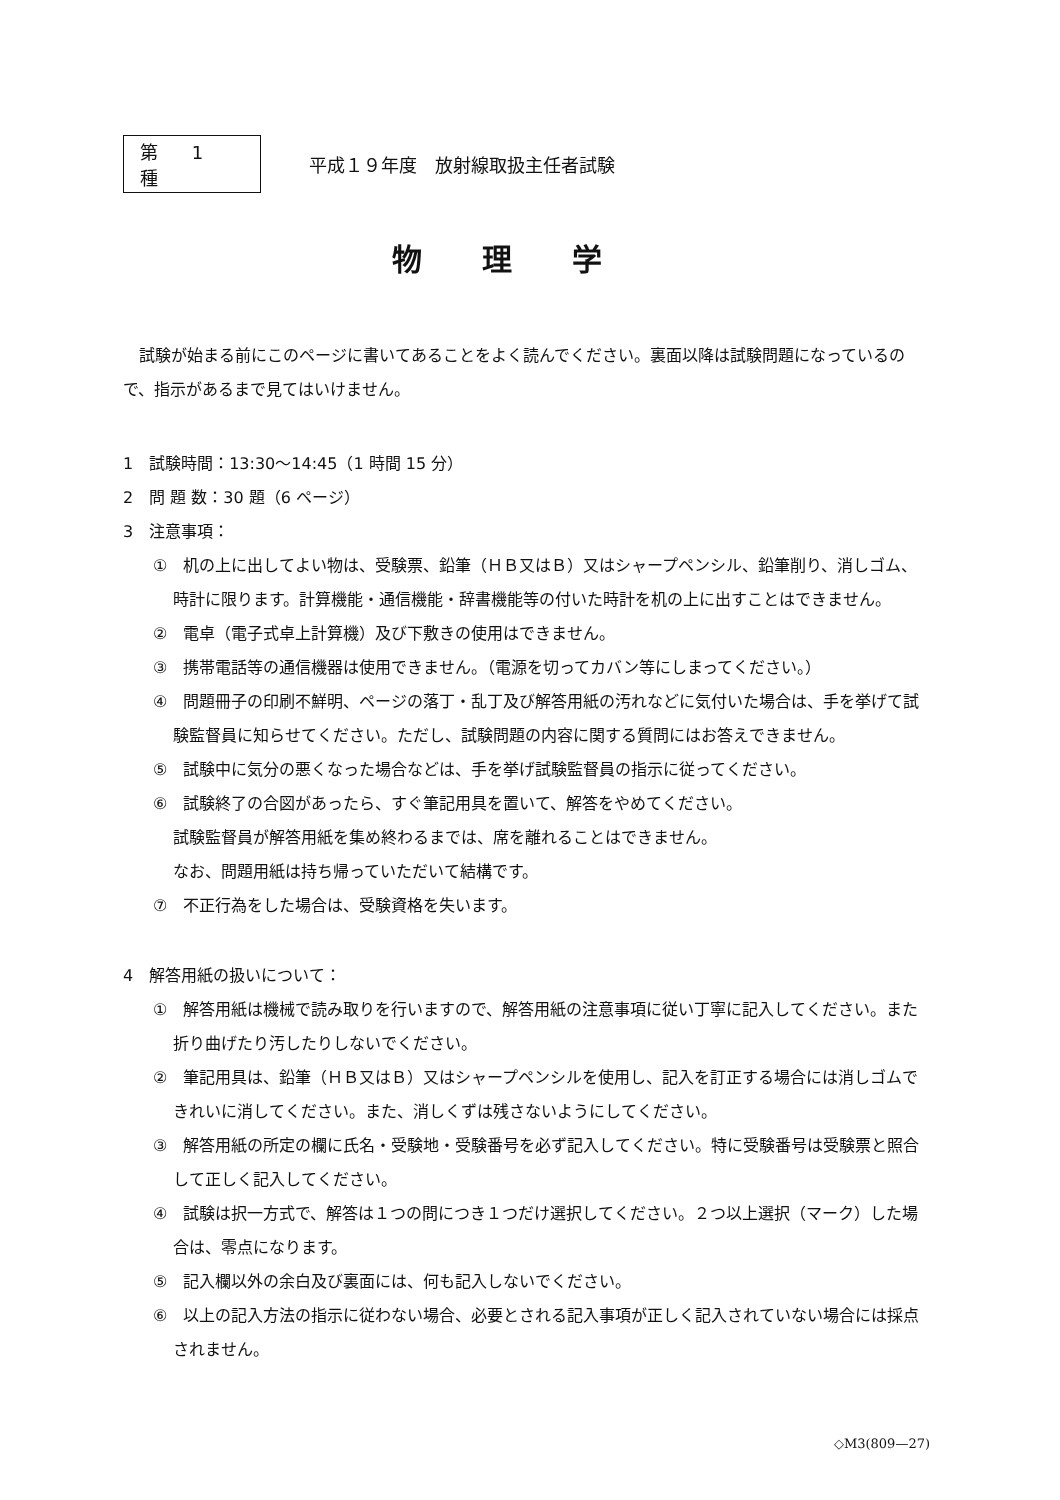第 1 種
平成１９年度　放射線取扱主任者試験
物理学
試験が始まる前にこのページに書いてあることをよく読んでください。裏面以降は試験問題になっているので、指示があるまで見てはいけません。
1　試験時間：13:30〜14:45（1 時間 15 分）
2　問 題 数：30 題（6 ページ）
3　注意事項：
①　机の上に出してよい物は、受験票、鉛筆（ＨＢ又はＢ）又はシャープペンシル、鉛筆削り、消しゴム、時計に限ります。計算機能・通信機能・辞書機能等の付いた時計を机の上に出すことはできません。
②　電卓（電子式卓上計算機）及び下敷きの使用はできません。
③　携帯電話等の通信機器は使用できません。（電源を切ってカバン等にしまってください。）
④　問題冊子の印刷不鮮明、ページの落丁・乱丁及び解答用紙の汚れなどに気付いた場合は、手を挙げて試験監督員に知らせてください。ただし、試験問題の内容に関する質問にはお答えできません。
⑤　試験中に気分の悪くなった場合などは、手を挙げ試験監督員の指示に従ってください。
⑥　試験終了の合図があったら、すぐ筆記用具を置いて、解答をやめてください。
試験監督員が解答用紙を集め終わるまでは、席を離れることはできません。
なお、問題用紙は持ち帰っていただいて結構です。
⑦　不正行為をした場合は、受験資格を失います。
4　解答用紙の扱いについて：
①　解答用紙は機械で読み取りを行いますので、解答用紙の注意事項に従い丁寧に記入してください。また折り曲げたり汚したりしないでください。
②　筆記用具は、鉛筆（ＨＢ又はＢ）又はシャープペンシルを使用し、記入を訂正する場合には消しゴムできれいに消してください。また、消しくずは残さないようにしてください。
③　解答用紙の所定の欄に氏名・受験地・受験番号を必ず記入してください。特に受験番号は受験票と照合して正しく記入してください。
④　試験は択一方式で、解答は１つの問につき１つだけ選択してください。２つ以上選択（マーク）した場合は、零点になります。
⑤　記入欄以外の余白及び裏面には、何も記入しないでください。
⑥　以上の記入方法の指示に従わない場合、必要とされる記入事項が正しく記入されていない場合には採点されません。
◇M3(809—27)